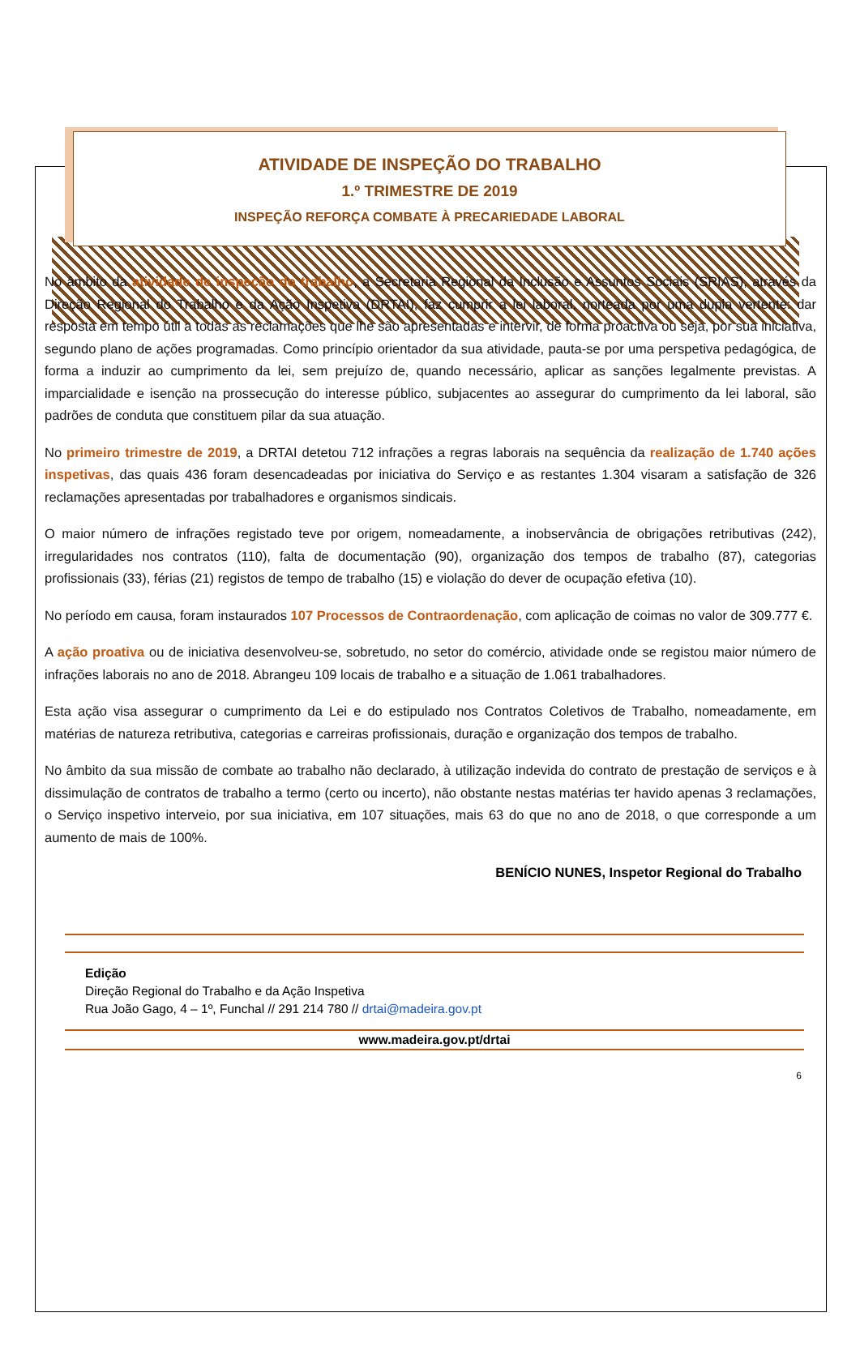ATIVIDADE DE INSPEÇÃO DO TRABALHO
1.º TRIMESTRE DE 2019
INSPEÇÃO REFORÇA COMBATE À PRECARIEDADE LABORAL
No âmbito da atividade de inspeção do trabalho, a Secretaria Regional da Inclusão e Assuntos Sociais (SRIAS), através da Direção Regional do Trabalho e da Ação Inspetiva (DRTAI), faz cumprir a lei laboral, norteada por uma dupla vertente: dar resposta em tempo útil a todas as reclamações que lhe são apresentadas e intervir, de forma proactiva ou seja, por sua iniciativa, segundo plano de ações programadas. Como princípio orientador da sua atividade, pauta-se por uma perspetiva pedagógica, de forma a induzir ao cumprimento da lei, sem prejuízo de, quando necessário, aplicar as sanções legalmente previstas. A imparcialidade e isenção na prossecução do interesse público, subjacentes ao assegurar do cumprimento da lei laboral, são padrões de conduta que constituem pilar da sua atuação.
No primeiro trimestre de 2019, a DRTAI detetou 712 infrações a regras laborais na sequência da realização de 1.740 ações inspetivas, das quais 436 foram desencadeadas por iniciativa do Serviço e as restantes 1.304 visaram a satisfação de 326 reclamações apresentadas por trabalhadores e organismos sindicais.
O maior número de infrações registado teve por origem, nomeadamente, a inobservância de obrigações retributivas (242), irregularidades nos contratos (110), falta de documentação (90), organização dos tempos de trabalho (87), categorias profissionais (33), férias (21) registos de tempo de trabalho (15) e violação do dever de ocupação efetiva (10).
No período em causa, foram instaurados 107 Processos de Contraordenação, com aplicação de coimas no valor de 309.777 €.
A ação proativa ou de iniciativa desenvolveu-se, sobretudo, no setor do comércio, atividade onde se registou maior número de infrações laborais no ano de 2018. Abrangeu 109 locais de trabalho e a situação de 1.061 trabalhadores.
Esta ação visa assegurar o cumprimento da Lei e do estipulado nos Contratos Coletivos de Trabalho, nomeadamente, em matérias de natureza retributiva, categorias e carreiras profissionais, duração e organização dos tempos de trabalho.
No âmbito da sua missão de combate ao trabalho não declarado, à utilização indevida do contrato de prestação de serviços e à dissimulação de contratos de trabalho a termo (certo ou incerto), não obstante nestas matérias ter havido apenas 3 reclamações, o Serviço inspetivo interveio, por sua iniciativa, em 107 situações, mais 63 do que no ano de 2018, o que corresponde a um aumento de mais de 100%.
BENÍCIO NUNES, Inspetor Regional do Trabalho
Edição
Direção Regional do Trabalho e da Ação Inspetiva
Rua João Gago, 4 – 1º, Funchal // 291 214 780 // drtai@madeira.gov.pt
www.madeira.gov.pt/drtai
6